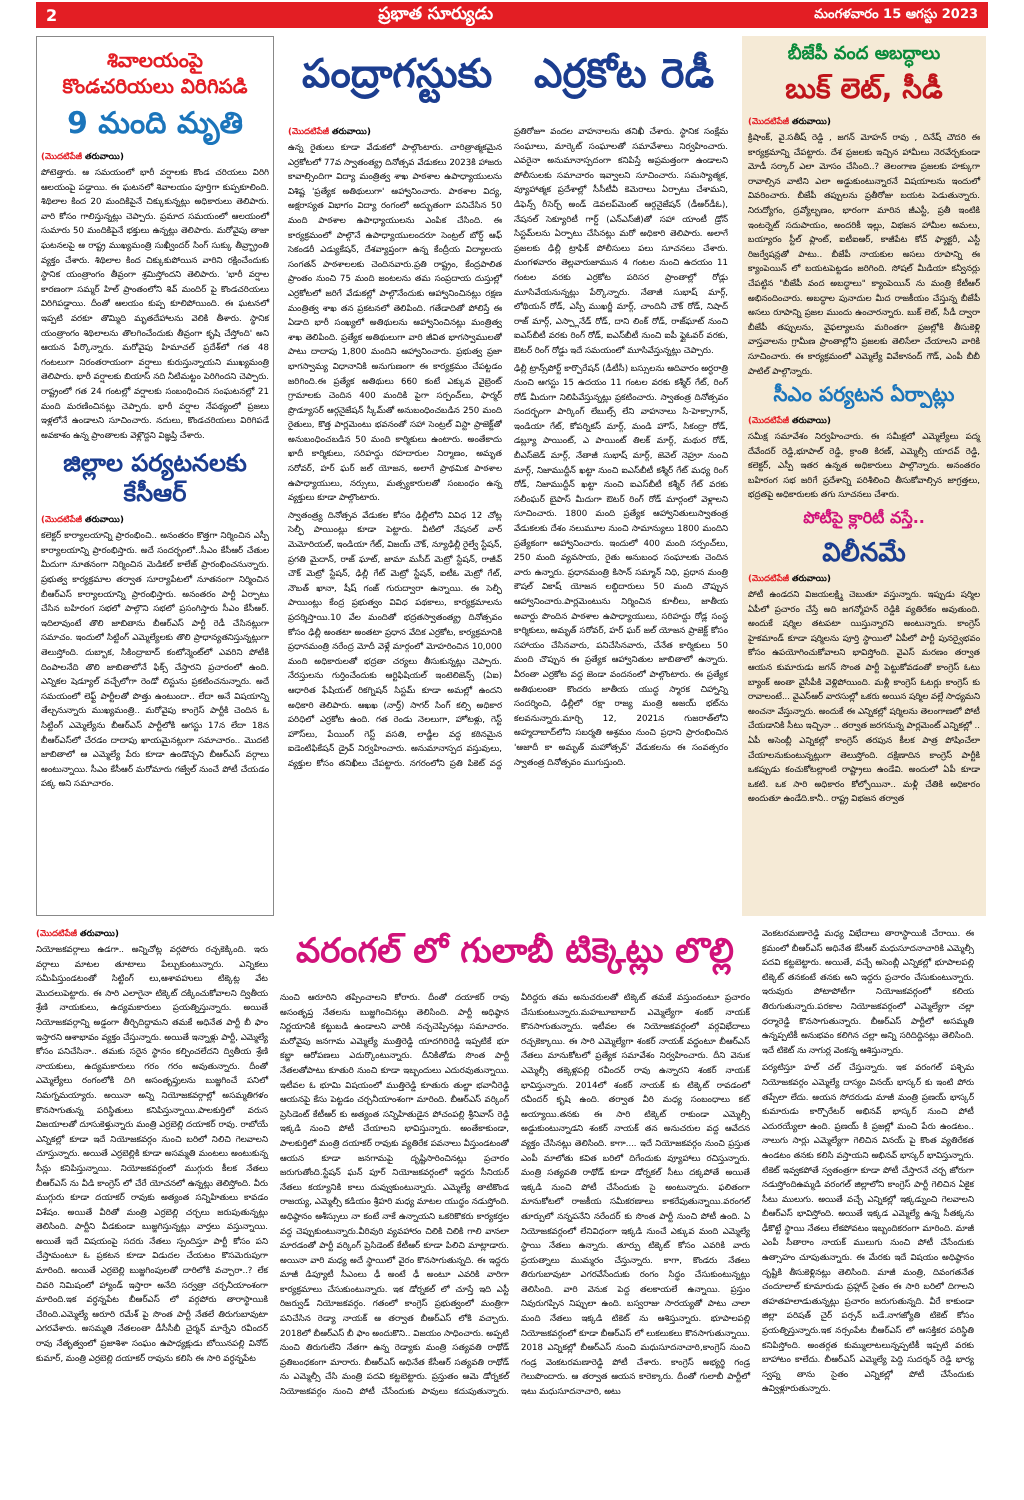2 ప్రభాత సూర్యుడు మంగళవారం 15 ఆగస్టు 2023
శివాలయంపై
కొండచరియలు విరిగిపడి
9 మంది మృతి
(మొదటిపేజీ తరువాయి)
పోటెత్తారు. ఆ సమయంలో భారీ వర్షాలకు కొండ చరియలు విరిగి ఆలయంపై పడ్డాయి. ఈ ఘటనలో శివాలయం పూర్తిగా కుప్పకూలింది. శిథిలాల కింద 20 మందికిపైనే చిక్కుకున్నట్లు అధికారులు తెలిపారు. వారి కోసం గాలిస్తున్నట్లు చెప్పారు. ప్రమాద సమయంలో ఆలయంలో సుమారు 50 మందికిపైనే భక్తులు ఉన్నట్లు తెలిపారు. మరోవైపు తాజా ఘటనలపై ఆ రాష్ట్ర ముఖ్యమంత్రి సుఖ్వీందర్ సింగ్ సుక్కు తీవ్ర్భ్రాంతి వ్యక్తం చేశారు. శిథిలాల కింద చిక్కుకుపోయిన వారిని రక్షించేందుకు స్థానిక యంత్రాంగం తీవ్రంగా శ్రమిస్తోందని తెలిపారు. 'భారీ వర్షాల కారణంగా సమ్మర్ హిల్ ప్రాంతంలోని శివ్ మందిర్ పై కొండచరియలు విరిగిపడ్డాయి. దీంతో ఆలయం కుప్ప కూలిపోయింది. ఈ ఘటనలో ఇప్పటి వరకూ తొమ్మిది మృతదేహాలను వెలికి తీశారు. స్థానిక యంత్రాంగం శిథిలాలను తొలగించేందుకు తీవ్రంగా కృషి చేస్తోంది' అని ఆయన పేర్కొన్నారు. మరోవైపు హిమాచల్ ప్రదేశ్‌లో గత 48 గంటలుగా నిరంతరాయంగా వర్షాలు కురుస్తున్నాయని ముఖ్యమంత్రి తెలిపారు. భారీ వర్షాలకు బియాస్ నది నీటిమట్టం పెరిగిందని చెప్పారు. రాష్ట్రంలో గత 24 గంటల్లో వర్షాలకు సంబంధించిన సంఘటనల్లో 21 మంది మరణించినట్లు చెప్పారు. భారీ వర్షాల నేపథ్యంలో ప్రజలు ఇళ్లలోనే ఉండాలని సూచించారు. నదులు, కొండచరియలు విరిగిపడే అవకాశం ఉన్న ప్రాంతాలకు వెళ్లొద్దని విజ్ఞప్తి చేశారు.
జిల్లాల పర్యటనలకు
కేసీఆర్
(మొదటిపేజీ తరువాయి)
కలెక్టర్ కార్యాలయాన్ని ప్రారంభించి.. అనంతరం కొత్తగా నిర్మించిన ఎస్పీ కార్యాలయాన్ని ప్రారంభిస్తారు. అదే సందర్భంలో..సీఎం కేసీఆర్ చేతుల మీదుగా నూతనంగా నిర్మించిన మెడికల్ కాలేజ్ ప్రారంభించనున్నారు. ప్రభుత్వ కార్యక్రమాల తర్వాత సూర్యాపేటలో నూతనంగా నిర్మించిన బీఆర్ఎస్ కార్యాలయాన్ని ప్రారంభిస్తారు. అనంతరం పార్టీ ఏర్పాటు చేసిన బహిరంగ సభలో పాల్గొని సభలో ప్రసంగిస్తారు సీఎం కేసీఆర్. ఇదిలావుంటే తొలి జాబితాను బీఆర్ఎస్ పార్టీ రెడీ చేసినట్లుగా సమాచం. ఇందులో సిట్టింగ్ ఎమ్మెల్యేలకు తొలి ప్రాధాన్యతనిస్తున్నట్లుగా తెలుస్తోంది. దుబ్బాక, సికింద్రాబాద్ కంటోన్మెంట్‌లో ఎవరిని పోటీకి దింపాలనేది తొలి జాబితాలోనే ఫిక్స్ చేస్తారని ప్రచారంలో ఉంది. ఎన్నికల షెడ్యూల్ వచ్చేలోగా రెండో లిస్టును ప్రకటించనున్నారు. అదే సమయంలో లెఫ్ట్ పార్టీలతో పొత్తు ఉంటుందా.. లేదా అనే విషయాన్ని తేల్చనున్నారు ముఖ్యమంత్రి.. మరోవైపు కాంగ్రెస్ పార్టీకి చెందిన ఓ సిట్టింగ్ ఎమ్మెల్యేను బీఆర్ఎస్ పార్టీలోకి ఆగస్టు 17న లేదా 18న బీఆర్ఎస్‌లో చేరడం దాదాపు ఖాయమైనట్లుగా సమాచారం.. మొదటి జాబితాలో ఆ ఎమ్మెల్యే పేరు కూడా ఉండొచ్చని బీఆర్ఎస్ వర్గాలు అంటున్నాయి. సీఎం కేసీఆర్ మరోమారు గజ్వేల్ నుంచే పోటీ చేయడం పక్క అని సమాచారం.
పంద్రాగస్టుకు ఎర్రకోట రెడీ
(మొదటిపేజీ తరువాయి)
ఉన్న రైతులు కూడా వేడుకలో పాల్గొంటారు. చారిత్రాత్మకమైన ఎర్రకోటలో 77వ స్వాతంత్య్ర దినోత్సవ వేడుకలు 2023కి హాజరు కావాల్సిందిగా విద్యా మంత్రిత్వ శాఖ పాఠశాల ఉపాధ్యాయులను విశిష్ట 'ప్రత్యేక అతిథులుగా' ఆహ్వానించారు. పాఠశాల విద్య, అక్షరాస్యత విభాగం విద్యా రంగంలో అద్భుతంగా పనిచేసిన 50 మంది పాఠశాల ఉపాధ్యాయులను ఎంపిక చేసింది. ఈ కార్యక్రమంలో పాల్గొనే ఉపాధ్యాయులందరూ సెంట్రల్ బోర్డ్ ఆఫ్ సెకండరీ ఎడ్యుకేషన్, దేశవ్యాప్తంగా ఉన్న కేంద్రీయ విద్యాలయ సంగతన్ పాఠశాలలకు చెందినవారు.ప్రతి రాష్ట్రం, కేంద్రపాలిత ప్రాంతం నుంచి 75 మంది జంటలను తమ సంప్రదాయ దుస్తుల్లో ఎర్రకోటలో జరిగే వేడుకల్లో పాల్గొనేందుకు ఆహ్వానించినట్లు రక్షణ మంత్రిత్వ శాఖ తన ప్రకటనలో తెలిపింది. గతేడాదితో పోలిస్తే ఈ ఏడాది భారీ సంఖ్యలో అతిథులను ఆహ్వానించినట్లు మంత్రిత్వ శాఖ తెలిపింది. ప్రత్యేక అతిథులుగా వారి జీవిత భాగస్వాములతో పాటు దాదాపు 1,800 మందిని ఆహ్వానించారు. ప్రభుత్వ ప్రజా భాగస్వామ్య విధానానికి అనుగుణంగా ఈ కార్యక్రమం చేపట్టడం జరిగింది.ఈ ప్రత్యేక అతిథులు 660 కంటే ఎక్కువ వైబ్రెంట్ గ్రామాలకు చెందిన 400 మందికి పైగా సర్పంచ్‌లు, ఫార్మర్ ప్రొడ్యూసర్ ఆర్గనైజేషన్ స్కీమ్‌తో అనుబంధించబడిన 250 మంది రైతులు, కొత్త పార్లమెంటు భవనంతో సహా సెంట్రల్ విస్టా ప్రాజెక్ట్‌తో అనుబంధించబడిన 50 మంది కార్మికులు ఉంటారు. అంతేకాదు ఖాదీ కార్మికులు, సరిహద్దు రహదారుల నిర్మాణం, అమృత సరోవర్, హర్ ఘర్ జల్ యోజన, అలాగే ప్రాథమిక పాఠశాల ఉపాధ్యాయులు, నర్సులు, మత్స్యకారులతో సంబంధం ఉన్న వ్యక్తులు కూడా పాల్గొంటారు.
స్వాతంత్ర్య దినోత్సవ వేడుకల కోసం ఢిల్లీలోని వివిధ 12 చోట్ల సెల్ఫీ పాయింట్లు కూడా పెట్టారు. వీటిలో నేషనల్ వార్ మెమోరియల్, ఇండియా గేట్, విజయ్ చౌక్, న్యూఢిల్లీ రైల్వే స్టేషన్, ప్రగతి మైదాన్, రాజ్ ఘాట్, జామా మసీద్ మెట్రో స్టేషన్, రాజీవ్ చౌక్ మెట్రో స్టేషన్, ఢిల్లీ గేట్ మెట్రో స్టేషన్, ఐటీఓ మెట్రో గేట్, నౌబత్ ఖానా, షీష్ గంజ్ గురుద్వారా ఉన్నాయి. ఈ సెల్ఫీ పాయింట్లు కేంద్ర ప్రభుత్వం వివిధ పథకాలు, కార్యక్రమాలను ప్రదర్శిస్తాయి.10 వేల మందితో భద్రతస్వాతంత్య్ర దినోత్సవం కోసం ఢిల్లీ అంతటా అంతటా ప్రధాన వేదిక ఎర్రకోట, కార్యక్రమానికి ప్రధానమంత్రి నరేంద్ర మోదీ వెళ్లే మార్గంలో మోహరించిన 10,000 మంది అధికారులతో భద్రతా చర్యలు తీసుకున్నట్లు చెప్పారు. నేరస్తులను గుర్తించేందుకు ఆర్టిఫిషియల్ ఇంటెలిజెన్స్ (ఏఐ) ఆధారిత ఫేషియల్ రికగ్నిషన్ సిస్టమ్ కూడా అమల్లో ఉందని అధికారి తెలిపారు. ఆఖఖ (నార్త్) సాగర్ సింగ్ కల్సి అధికార పరిధిలో ఎర్రకోట ఉంది. గత రెండు నెలలుగా, హోటళ్లు, గెస్ట్ హౌస్‌లు, పేయింగ్ గెస్ట్ వసతి, లాడ్జీల వద్ద కఠినమైన ఐడెంటిఫికేషన్ డ్రైవ్ నిర్వహించారు. అనుమానాస్పద వస్తువులు, వ్యక్తుల కోసం తనిఖీలు చేపట్టారు. నగరంలోని ప్రతి పికెట్ వద్ద ప్రతిరోజూ వందల వాహనాలను తనిఖీ చేశారు. స్థానిక సంక్షేమ సంఘాలు, మార్కెట్ సంఘాలతో సమావేశాలు నిర్వహించారు. ఎవరైనా అనుమానాస్పదంగా కనిపిస్తే అప్రమత్తంగా ఉండాలని పోలీసులకు సమాచారం ఇవ్వాలని సూచించారు. సమస్యాత్మక, వ్యూహాత్మక ప్రదేశాల్లో సీసీటీవీ కెమెరాలు ఏర్పాటు చేశామని, డిఫెన్స్ రీసెర్చ్ అండ్ డెవలప్‌మెంట్ ఆర్గనైజేషన్ (డీఆర్‌డీఓ), నేషనల్ సెక్యూరిటీ గార్డ్ (ఎన్ఎస్‌జీ)తో సహా యాంటీ డ్రోన్ సిస్టమ్‌లను ఏర్పాటు చేసినట్లు మరో అధికారి తెలిపారు. అలాగే ప్రజలకు ఢిల్లీ ట్రాఫిక్ పోలీసులు పలు సూచనలు చేశారు. మంగళవారం తెల్లవారుజామున 4 గంటల నుంచి ఉదయం 11 గంటల వరకు ఎర్రకోట పరిసర ప్రాంతాల్లో రోడ్లు మూసివేయనున్నట్లు పేర్కొన్నారు. నేతాజీ సుభాష్ మార్గ్, లోథియన్ రోడ్, ఎస్పీ ముఖర్జీ మార్గ్, చాందినీ చౌక్ రోడ్, నిషాద్ రాజ్ మార్గ్, ఎస్ప్లానేడ్ రోడ్, దాని లింక్ రోడ్, రాజ్‌ఘాట్ నుంచి ఐఎస్‌బీటీ వరకు రింగ్ రోడ్, ఐఎస్‌బీటీ నుంచి ఐపీ ఫ్లైఓవర్ వరకు, ఔటర్ రింగ్ రోడ్డు ఇదే సమయంలో మూసివేస్తున్నట్లు చెప్పారు.
ఢిల్లీ ట్రాన్స్‌పోర్ట్ కార్పొరేషన్ (డీటీసీ) బస్సులను ఆదివారం అర్ధరాత్రి నుంచి ఆగస్టు 15 ఉదయం 11 గంటల వరకు కశ్మీర్ గేట్, రింగ్ రోడ్ మీదుగా నిలిపివేస్తున్నట్లు ప్రకటించారు. స్వాతంత్ర దినోత్సవం సందర్భంగా పార్కింగ్ లేబుల్స్ లేని వాహనాలు సి-హెక్సాగాన్, ఇండియా గేట్, కోపర్నికస్ మార్గ్, మండి హౌస్, సికంద్రా రోడ్, డబ్ల్యూ పాయింట్, ఎ పాయింట్ తిలక్ మార్గ్, మథుర రోడ్, బీఎస్‌జెడ్ మార్గ్, నేతాజీ సుభాష్ మార్గ్, జెవెల్ నెహ్రూ నుంచి మార్గ్, నిజాముద్దీన్ ఖట్టా నుంచి ఐఎస్‌బీటీ కశ్మీర్ గేట్ మధ్య రింగ్ రోడ్, నిజాముద్దీన్ ఖట్టా నుంచి ఐఎస్‌బీటీ కశ్మీర్ గేట్ వరకు సలీంఘర్ బైపాస్ మీదుగా ఔటర్ రింగ్ రోడ్ మార్గంలో వెళ్లాలని సూచించారు. 1800 మంది ప్రత్యేక ఆహ్వానితులుస్వాతంత్ర వేడుకలకు దేశం నలుమూల నుంచి సామాన్యులు 1800 మందిని ప్రత్యేకంగా ఆహ్వానించారు. ఇందులో 400 మంది సర్పంచ్‌లు, 250 మంది వ్యవసాయ, రైతు అనుబంధ సంఘాలకు చెందిన వారు ఉన్నారు. ప్రధానమంత్రి కిసాన్ సమ్మాన్ నిధి, ప్రధాన మంత్రి కౌషల్ వికాష్ యోజన లబ్దిదారులు 50 మంది చొప్పున ఆహ్వానించారు.పార్లమెంటును నిర్మించిన కూలీలు, జాతీయ అవార్డు పొందిన పాఠశాల ఉపాధ్యాయులు, సరిహద్దు రోడ్ల సంస్థ కార్మికులు, అమృత్ సరోవర్, హర్ ఘర్ జల్ యోజన ప్రాజెక్ట్ కోసం సహాయం చేసినవారు, పనిచేసినవారు, చేనేత కార్మికులు 50 మంది చొప్పున ఈ ప్రత్యేక ఆహ్వానితుల జాబితాలో ఉన్నారు. వీరంతా ఎర్రకోట వద్ద జెండా వందనంలో పాల్గొంటారు. ఈ ప్రత్యేక అతిథులంతా కొందరు జాతీయ యుద్ధ స్మారక చిహ్నాన్ని సందర్శించి, ఢిల్లీలో రక్షా రాజ్య మంత్రి అజయ్ భట్‌ను కలవనున్నారు.మార్చి 12, 2021న గుజరాత్‌లోని అహ్మదాబాద్‌లోని సబర్మతి ఆశ్రమం నుంచి ప్రధాని ప్రారంభించిన 'ఆజాదీ కా అమృత్ మహోత్సవ్' వేడుకలను ఈ సంవత్సరం స్వాతంత్ర దినోత్సవం ముగుస్తుంది.
బీజేపీ వంద అబద్ధాలు
బుక్ లెట్, సీడీ
(మొదటిపేజీ తరువాయి)
క్రిషాంక్, వై.సతీష్ రెడ్డి , జగన్ మోహన్ రావు , దినేష్ చౌదరి ఈ కార్యక్రమాన్ని చేపట్టారు. దేశ ప్రజలకు ఇచ్చిన హామీలు నెరవేర్చకుండా మోడీ సర్కార్ ఎలా మోసం చేసింది..? తెలంగాణ ప్రజలకు హక్కుగా రావాల్సిన వాటిని ఎలా అడ్డుకుంటున్నారనే విషయాలను ఇందులో వివరించారు. బీజేపీ తప్పులను ప్రతీరోజు బయట పెడుతున్నారు. నిరుద్యోగం, ద్రవ్యోల్బణం, భారంగా మారిన జీఎస్టీ, ప్రతీ ఇంటికి ఇంటర్నెట్ సదుపాయం, అందరికీ ఇల్లు, విభజన హామీల అమలు, బయ్యారం స్టీల్ ప్లాంట్, ఐటీఐఆర్, కాజీపేట కోచ్ ఫ్యాక్టరీ, ఎస్టీ రిజర్వేషన్లతో పాటు.. బీజేపీ నాయకుల అసలు రూపాన్ని ఈ క్యాంపెయిన్ లో బయటపెట్టడం జరిగింది. సోషల్ మీడియా కన్వీనర్లు చేపట్టిన "బీజేపీ వంద అబద్ధాలు" క్యాంపెయిన్ ను మంత్రి కేటీఆర్ అభినందించారు. అబద్ధాల పునాదుల మీద రాజకీయం చేస్తున్న బీజేపీ అసలు రూపాన్ని ప్రజల ముందు ఉంచారన్నారు. బుక్ లెట్, సీడీ ద్వారా బీజేపీ తప్పులను, వైఫల్యాలను మరింతగా ప్రజల్లోకి తీసుకెళ్లి వాస్తవాలను గ్రామీణ ప్రాంతాల్లోని ప్రజలకు తెలిసేలా చేయాలని వారికి సూచించారు. ఈ కార్యక్రమంలో ఎమ్మెల్యే వివేకానంద్ గౌడ్, ఎంపీ బీబీ పాటిల్ పాల్గొన్నారు.
సీఎం పర్యటన ఏర్పాట్లు
(మొదటిపేజీ తరువాయి)
సమీక్ష సమావేశం నిర్వహించారు. ఈ సమీక్షలో ఎమ్మెల్యేలు పద్మ దేవేందర్ రెడ్డి,భూపాల్ రెడ్డి, క్రాంతి కిరణ్, ఎమ్మెల్సీ యాదవ్ రెడ్డి, కలెక్టర్, ఎస్పీ ఇతర ఉన్నత అధికారులు పాల్గొన్నారు. అనంతరం బహిరంగ సభ జరిగే ప్రదేశాన్ని పరిశీలించి తీసుకోవాల్సిన జాగ్రత్తలు, భద్రతపై అధికారులకు తగు సూచనలు చేశారు.
పోటీపై క్లారిటీ వస్తే..
విలీనమే
(మొదటిపేజీ తరువాయి)
పోటీ ఉండదని విజయలక్ష్మి చెబుతూ వస్తున్నారు. ఇప్పుడు షర్మిల ఏపీలో ప్రచారం చేస్తే అది జగన్మోహన్ రెడ్డికి వ్యతిరేకం అవుతుంది. అందుకే షర్మిల తటపటా యిస్తున్నారని అంటున్నారు. కాంగ్రెస్ హైకమాండ్ కూడా షర్మిలను పూర్తి స్థాయిలో ఏపీలో పార్టీ పునర్వైభవం కోసం ఉపయోగించుకోవాలని భావిస్తోంది. వైఎస్ మరణం తర్వాత ఆయన కుమారుడు జగన్ సొంత పార్టీ పెట్టుకోవడంతో కాంగ్రెస్ ఓటు బ్యాంక్ అంతా వైసీపీకి వెళ్లిపోయింది. మళ్లీ కాంగ్రెస్ ఓటర్లు కాంగ్రెస్ కు రావాలంటే... వైఎస్ఆర్ వారసుల్లో ఒకరు అయిన షర్మిల వల్లే సాధ్యమని అంచనా వేస్తున్నారు. అందుకే ఈ ఎన్నికల్లో షర్మిలను తెలంగాణలో పోటీ చేయడానికి సీటు ఇచ్చినా .. తర్వాత జరగనున్న పార్లమెంట్ ఎన్నికల్లో .. ఏపీ అసెంబ్లీ ఎన్నికల్లో కాంగ్రెస్ తరపున కీలక పాత్ర పోషించేలా చేయాలనుకుంటున్నట్లుగా తెలుస్తోంది. దక్షిణాదిన కాంగ్రెస్ పార్టీకి ఒకప్పుడు కంచుకోటల్లాంటి రాష్ట్రాలు ఉండేవి. అందులో ఏపీ కూడా ఒకటి. ఒక సారి అధికారం కోల్పోయినా.. మళ్లీ చేతికి అధికారం అందుతూ ఉండేది.కానీ.. రాష్ట్ర విభజన తర్వాత
(మొదటిపేజీ తరువాయి)
నియోజకవర్గాలు ఉడగా.. అన్నిచోట్ల వర్గపోరు రచ్చకెక్కింది. ఇరు వర్గాలు మాటల తూటాలు పేల్చుకుంటున్నారు. ఎన్నికలు సమీపిస్తుండటంతో సిట్టింగ్ లు,ఆశావహులు టిక్కెట్ల వేట మొదలుపెట్టారు. ఈ సారి ఎలాగైనా టిక్కెట్ దక్కించుకోవాలని ద్వితీయ శ్రేణి నాయకులు, ఉద్యమకారులు ప్రయత్నిస్తున్నారు. అయితే నియోజకవర్గాన్ని అడ్డంగా తీర్చిదిద్దామని తమకే అధినేత పార్టీ బీ ఫాం ఇస్తారని ఆశాభావం వ్యక్తం చేస్తున్నారు. అయితే ఇన్నాళ్లు పార్టీ, ఎమ్మెల్యే కోసం పనిచేసినా.. తమకు సరైన స్థానం కల్పించలేదని ద్వితీయ శ్రేణి నాయకులు, ఉద్యమకారులు గరం గరం అవుతున్నారు. దీంతో ఎమ్మెల్యేలు రంగంలోకి దిగి అసంతృప్తులను బుజ్జగించే పనిలో నిమగ్నమయ్యారు. అయినా అన్ని నియోజకవర్గాల్లో అసమ్మతిగళం కొనసాగుతున్న పరిస్థితులు కనిపిస్తున్నాయి.పాలకుర్తిలో వరుస విజయాలతో దూసుకెళ్తున్నారు మంత్రి ఎర్రబెల్లి దయాకర్ రావు. రాబోయే ఎన్నికల్లో కూడా ఇదే నియోజకవర్గం నుంచి బరిలో నిలిచి గెలవాలని చూస్తున్నారు. అయితే ఎర్రబెల్లికి కూడా అసమ్మతి మంటలు అంటుకున్న సీన్లు కనిపిస్తున్నాయి. నియోజకవర్గంలో ముగ్గురు కీలక నేతలు బీఆర్ఎస్ ను వీడి కాంగ్రెస్ లో చేరే యోచనలో ఉన్నట్లు తెలిస్తోంది. వీరు ముగ్గురు కూడా దయాకర్ రావుకు అత్యంత సన్నిహితులు కావడం విశేషం. అయితే వీరితో మంత్రి ఎర్రబెల్లి చర్చలు జరుపుతున్నట్లు తెలిసింది. పార్టీని వీడకుండా బుజ్జగిస్తున్నట్లు వార్తలు వస్తున్నాయి. అయితే ఇదే విషయంపై సదరు నేతలు స్పందిస్తూ పార్టీ కోసం పని చేస్తామంటూ ఓ ప్రకటన కూడా విడుదల చేయటం కొసమెరుపుగా మారింది. అయితే ఎర్రబెల్లి బుజ్జగింపులతో దారిలోకి వచ్చారా..? లేక చివరి నిమిషంలో హ్యాండ్ ఇస్తారా అనేది సర్వత్రా చర్చనీయాంశంగా మారింది.ఇక వర్ధన్నపేట బీఆర్ఎస్ లో వర్గపోరు తారాస్థాయికి చేరింది.ఎమ్మెల్యే ఆరూరి రమేశ్ పై సొంత పార్టీ నేతలే తిరుగుబావుటా ఎగరవేశారు. అసమ్మతి నేతలంతా డీసీసీబీ చైర్మన్ మార్నేని రవీందర్ రావు నేతృత్వంలో ప్రజాశిశా సంఘం ఉపాధ్యక్షుడు బోయినపల్లి వినోద్ కుమార్, మంత్రి ఎర్రబెల్లి దయాకర్ రావును కలిసి ఈ సారి వర్ధన్నపేట
వరంగల్ లో గులాబీ టిక్కెట్లు లొల్లి
నుంచి ఆరూరిని తప్పించాలని కోరారు. దీంతో దయాకర్ రావు అసంతృప్త నేతలను బుజ్జగించినట్లు తెలిసింది. పార్టీ అధిష్ఠాన నిర్ణయానికి కట్టుబడి ఉండాలని వారికి నచ్చచెప్పినట్లు సమాచారం. మరోవైపు జనగామ ఎమ్మెల్యే ముత్తిరెడ్డి యాదగిరిరెడ్డి ఇప్పటికే భూ కబ్జా ఆరోపణలు ఎదుర్కొంటున్నారు. దీనికితోడు సొంత పార్టీ నేతలతోపాటు కూతురి నుంచి కూడా ఇబ్బందులు ఎదురవుతున్నాయి. ఇటీవల ఓ భూమి విషయంలో ముత్తిరెడ్డి కూతురు తుల్జా భవానీరెడ్డి ఆయనపై కేసు పెట్టడం చర్చనీయాంశంగా మారింది. బీఆర్ఎస్ వర్కింగ్ ప్రెసిడెంట్ కేటీఆర్ కు అత్యంత సన్నిహితుడైన పోచంపల్లి శ్రీనివాస్ రెడ్డి ఇక్కడి నుంచి పోటీ చేయాలని భావిస్తున్నారు. అంతేకాకుండా, పాలకుర్తిలో మంత్రి దయాకర్ రావుకు వ్యతిరేక పవనాలు వీస్తుండటంతో ఆయన కూడా జనగామపై దృష్టిసారించినట్లు ప్రచారం జరుగుతోంది.స్టేషన్ ఘన్ పూర్ నియోజకవర్గంలో ఇద్దరు సీనియర్ నేతలు కయ్యానికి కాలు దువ్వుకుంటున్నారు. ఎమ్మెల్యే తాటికొండ రాజయ్య, ఎమ్మెల్సీ కడియం శ్రీహరి మధ్య మాటల యుద్ధం నడుస్తోంది. అధిష్ఠానం ఆశీస్సులు నా కంటే నాకే ఉన్నాయని ఒకరికొకరు కార్యకర్తల వద్ద చెప్పుకుంటున్నారు.వీరివురి వ్యవహారం చిలికి చిలికి గాలి వానలా మారడంతో పార్టీ వర్కింగ్ ప్రెసిడెంట్ కేటీఆర్ కూడా పిలిచి మాట్లాడారు. అయినా వారి మధ్య అదే స్థాయిలో వైరం కొనసాగుతున్నది. ఈ ఇద్దరు మాజీ డిప్యూటీ సీఎంలు ఢీ అంటే ఢీ అంటూ ఎవరికి వారిగా కార్యక్రమాలు చేసుకుంటున్నారు. ఇక డోర్నకల్ లో చూస్తే ఇది ఎస్టీ రిజర్వుడ్ నియోజకవర్గం. గతంలో కాంగ్రెస్ ప్రభుత్వంలో మంత్రిగా పనిచేసిన రెడ్యా నాయక్ ఆ తర్వాత బీఆర్ఎస్ లోకి వచ్చారు. 2018లో బీఆర్ఎస్ బీ ఫాం అందుకొని.. విజయం సాధించారు. అప్పటి నుంచి తిరుగులేని నేతగా ఉన్న రెడ్యాకు మంత్రి సత్యవతి రాథోడ్ ప్రతిబంధకంగా మారారు. బీఆర్ఎస్ అధినేత కేసీఆర్ సత్యవతి రాథోడ్ ను ఎమ్మెల్సీ చేసి మంత్రి పదవి కట్టబెట్టారు. ప్రస్తుతం ఆమె డోర్నకల్ నియోజకవర్గం నుంచి పోటీ చేసేందుకు పావులు కదుపుతున్నారు. వీరిద్దరు తమ అనుచరులతో టిక్కెట్ తమకే వస్తుందంటూ ప్రచారం చేసుకుంటున్నారు.మహబూబాబాద్ ఎమ్మెల్యేగా శంకర్ నాయక్ కొనసాగుతున్నారు. ఇటీవల ఈ నియోజకవర్గంలో వర్గవిభేదాలు రచ్చకెక్కాయి. ఈ సారి ఎమ్మెల్యేగా శంకర్ నాయక్ వద్దంటూ బీఆర్ఎస్ నేతలు మానుకోటలో ప్రత్యేక సమావేశం నిర్వహించారు. దీని వెనుక ఎమ్మెల్సీ తక్కెళ్లపల్లి రవీందర్ రావు ఉన్నారని శంకర్ నాయక్ భావిస్తున్నారు. 2014లో శంకర్ నాయక్ కు టిక్కెట్ రావడంలో రవీందర్ కృషి ఉంది. తర్వాత వీరి మధ్య సంబంధాలు కట్ అయ్యాయి.తనకు ఈ సారి టిక్కెట్ రాకుండా ఎమ్మెల్సీ అడ్డుకుంటున్నాడని శంకర్ నాయక్ తన అనుచరుల వద్ద ఆవేదన వ్యక్తం చేసినట్లు తెలిసింది. కాగా.... ఇదే నియోజకవర్గం నుంచి ప్రస్తుత ఎంపీ మాలోతు కవిత బరిలో దిగేందుకు వ్యూహాలు రచిస్తున్నారు. మంత్రి సత్యవతి రాథోడ్ కూడా డోర్నకల్ సీటు దక్కపోతే అయితే ఇక్కడి నుంచి పోటీ చేసేందుకు సై అంటున్నారు. ఫలితంగా మానుకోటలో రాజకీయ సమీకరణాలు కాకరేపుతున్నాయి.వరంగల్ తూర్పులో నన్నపనేని నరేందర్ కు సొంత పార్టీ నుంచి పోటీ ఉంది. ఏ నియోజకవర్గంలో లేనివిధంగా ఇక్కడి నుంచే ఎక్కువ మంది ఎమ్మెల్యే స్థాయి నేతలు ఉన్నారు. తూర్పు టిక్కెట్ కోసం ఎవరికి వారు ప్రయత్నాలు ముమ్మరం చేస్తున్నారు. కాగా, కొండరు నేతలు తిరుగుబావుటా ఎగరవేసేందుకు రంగం సిద్ధం చేసుకుంటున్నట్లు తెలిసింది. వారి వెనుక పెద్ద తలకాయలే ఉన్నాయి. ప్రస్తుం నివురుగప్పిన నిప్పులా ఉంది. బస్వరాజు సారయ్యతో పాటు చాలా మంది నేతలు ఇక్కడి టికెట్ ను ఆశిస్తున్నారు. భూపాలపల్లి నియోజకవర్గంలో కూడా బీఆర్ఎస్ లో లుకలుకలు కొనసాగుతున్నాయి. 2018 ఎన్నికల్లో బీఆర్ఎస్ నుంచి మధుసూదనాచారి,కాంగ్రెస్ నుంచి గండ్ర వెంకటరమణారెడ్డి పోటీ చేశారు. కాంగ్రెస్ అభ్యర్థి గండ్ర గెలుపొందారు. ఆ తర్వాత ఆయన కారెక్కారు. దీంతో గులాబీ పార్టీలో ఇటు మధుసూదనాచారి, అటు
వెంకటరమణారెడ్డి మధ్య విభేదాలు తారాస్థాయికి చేరాయి. ఈ క్రమంలో బీఆర్ఎస్ అధినేత కేసీఆర్ మధుసూదనాచారికి ఎమ్మెల్సీ పదవి కట్టబెట్టారు. అయితే, వచ్చే అసెంబ్లీ ఎన్నికల్లో భూపాలపల్లి టిక్కెట్ తనకంటే తనకు అని ఇద్దరు ప్రచారం చేసుకుంటున్నారు. ఇరువురు పోటాపోటీగా నియోజకవర్గంలో కలియ తిరుగుతున్నారు.పరకాల నియోజకవర్గంలో ఎమ్మెల్యేగా చల్లా ధర్మారెడ్డి కొనసాగుతున్నారు. బీఆర్ఎస్ పార్టీలో అసమ్మతి ఉన్నప్పటికీ అనుభవం కలిగిన చల్లా అన్ని సరిదిద్దినట్లు తెలిసింది. ఇదే టికెట్ ను నాగుర్ల వెంకన్న ఆశిస్తున్నారు.
పర్యటిస్తూ హల్ చల్ చేస్తున్నారు. ఇక వరంగల్ పశ్చిమ నియోజకవర్గం ఎమ్మెల్యే దాస్యం వినయ్ భాస్కర్ కు ఇంటి పోరు తప్పేలా లేదు. ఆయన సోదరుడు మాజీ మంత్రి ప్రణయ్ భాస్కర్ కుమారుడు కార్పొరేటర్ అభినవ్ భాస్కర్ నుంచి పోటీ ఎదురయ్యేలా ఉంది. ప్రణయ్ కి ప్రజల్లో మంచి పేరు ఉండటం.. నాలుగు సార్లు ఎమ్మెల్యేగా గెలిచిన వినయ్ పై కొంత వ్యతిరేకత ఉండటం తనకు కలిసి వస్తాయని అభినవ్ భాస్కర్ భావిస్తున్నారు. టికెట్ ఇవ్వకపోతే స్వతంత్రగా కూడా పోటీ చేస్తారనే చర్చ జోరుగా నడుస్తోందిఉమ్మడి వరంగల్ జిల్లాలోని కాంగ్రెస్ పార్టీ గెలిచిన ఏకైక సీటు ములుగు. అయితే వచ్చే ఎన్నికల్లో ఇక్కడ్నుంచి గెలవాలని బీఆర్ఎస్ భావిస్తోంది. అయితే ఇక్కడ ఎమ్మెల్యే ఉన్న సీతక్కను ఢీకొట్టే స్థాయి నేతలు లేకపోవటం ఇబ్బందికరంగా మారింది. మాజీ ఎంపీ సీతారాం నాయక్ ములుగు నుంచి పోటీ చేసేందుకు ఉత్సాహం చూపుతున్నారు. ఈ మేరకు ఇదే విషయం అధిష్ఠానం దృష్టికి తీసుకెళ్లినట్లు తెలిసింది. మాజీ మంత్రి, దివంగతనేత చందూలాల్ కూమారుడు ప్రహ్లాద్ సైతం ఈ సారి బరిలో దిగాలని తహతహలాడుతున్నట్లు ప్రచారం జరుగుతున్నది. వీరే కాకుండా జిల్లా పరిషత్ చైర్ పర్సన్ బడే.నాగజ్యోతి టికెట్ కోసం ప్రయత్నిస్తున్నారు.ఇక నర్సంపేట బీఆర్ఎస్ లో ఆసక్తికర పరిస్థితి కనిపిస్తోంది. అంతర్గత కుమ్ములాటలున్నప్పటికీ ఇప్పటి వరకు బాహాటం కాలేదు. బీఆర్ఎస్ ఎమ్మెల్యే పెద్ది సుదర్శన్ రెడ్డి భార్య స్వప్న తాను సైతం ఎన్నికల్లో పోటీ చేసేందుకు ఉవ్విళ్లూరుతున్నారు.